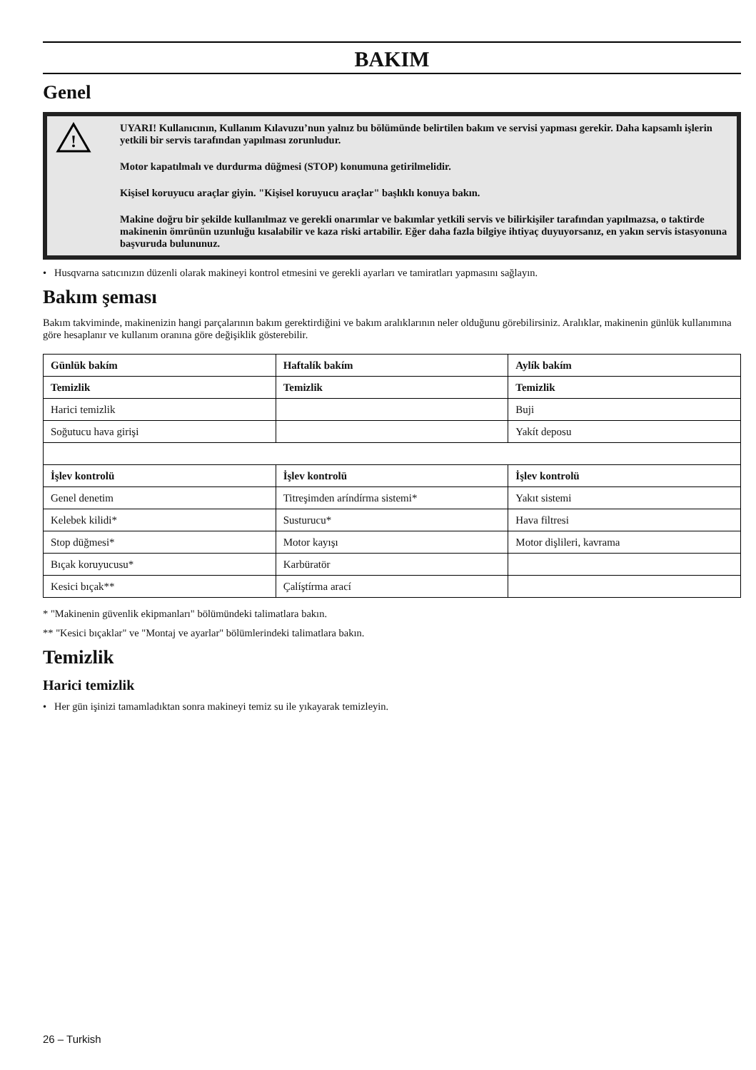BAKIM
Genel
!
UYARI! Kullanıcının, Kullanım Kılavuzu’nun yalnız bu bölümünde belirtilen bakım ve servisi yapması gerekir. Daha kapsamlı işlerin yetkili bir servis tarafından yapılması zorunludur.
Motor kapatılmalı ve durdurma düğmesi (STOP) konumuna getirilmelidir.
Kişisel koruyucu araçlar giyin. "Kişisel koruyucu araçlar" başlıklı konuya bakın.
Makine doğru bir şekilde kullanılmaz ve gerekli onarımlar ve bakımlar yetkili servis ve bilirkişiler tarafından yapılmazsa, o taktirde makinenin ömrünün uzunluğu kısalabilir ve kaza riski artabilir. Eğer daha fazla bilgiye ihtiyaç duyuyorsanız, en yakın servis istasyonuna başvuruda bulununuz.
• Husqvarna satıcınızın düzenli olarak makineyi kontrol etmesini ve gerekli ayarları ve tamiratları yapmasını sağlayın.
Bakım şeması
Bakım takviminde, makinenizin hangi parçalarının bakım gerektirdiğini ve bakım aralıklarının neler olduğunu görebilirsiniz. Aralıklar, makinenin günlük kullanımına göre hesaplanır ve kullanım oranına göre değişiklik gösterebilir.
| Günlük bakím | Haftalík bakím | Aylík bakím |
| --- | --- | --- |
| Temizlik | Temizlik | Temizlik |
| Harici temizlik | | Buji |
| Soğutucu hava girişi | | Yakít deposu |
| İşlev kontrolü | İşlev kontrolü | İşlev kontrolü |
| Genel denetim | Titreşimden aríndírma sistemi* | Yakıt sistemi |
| Kelebek kilidi* | Susturucu* | Hava filtresi |
| Stop düğmesi* | Motor kayışı | Motor dişlileri, kavrama |
| Bıçak koruyucusu* | Karbüratör | |
| Kesici bıçak** | Çalíştírma arací | |
* "Makinenin güvenlik ekipmanları" bölümündeki talimatlara bakın.
** "Kesici bıçaklar" ve "Montaj ve ayarlar" bölümlerindeki talimatlara bakın.
Temizlik
Harici temizlik
• Her gün işinizi tamamladıktan sonra makineyi temiz su ile yıkayarak temizleyin.
26 – Turkish